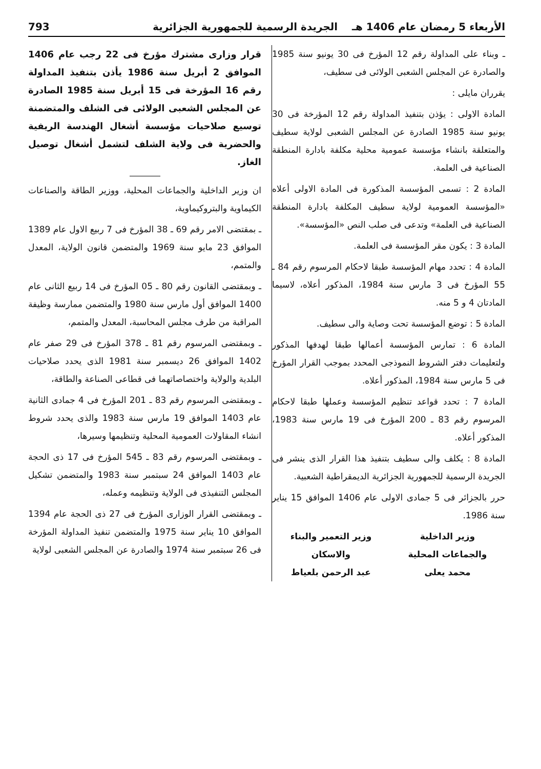الأربعاء 5 رمضان عام 1406 هـ الجريدة الرسمية للجمهورية الجزائرية 793
ـ وبناء على المداولة رقم 12 المؤرخ فى 30 يونيو سنة 1985 والصادرة عن المجلس الشعبى الولائى فى سطيف،
يقرران مايلى :
المادة الاولى : يؤذن بتنفيذ المداولة رقم 12 المؤرخة فى 30 يونيو سنة 1985 الصادرة عن المجلس الشعبى لولاية سطيف والمتعلقة بانشاء مؤسسة عمومية محلية مكلفة بادارة المنطقة الصناعية فى العلمة.
المادة 2 : تسمى المؤسسة المذكورة فى المادة الاولى أعلاه «المؤسسة العمومية لولاية سطيف المكلفة بادارة المنطقة الصناعية فى العلمة» وتدعى فى صلب النص «المؤسسة».
المادة 3 : يكون مقر المؤسسة فى العلمة.
المادة 4 : تحدد مهام المؤسسة طبقا لاحكام المرسوم رقم 84 ـ 55 المؤرخ فى 3 مارس سنة 1984، المذكور أعلاه، لاسيما المادتان 4 و 5 منه.
المادة 5 : توضع المؤسسة تحت وصاية والى سطيف.
المادة 6 : تمارس المؤسسة أعمالها طبقا لهدفها المذكور ولتعليمات دفتر الشروط النموذجى المحدد بموجب القرار المؤرخ فى 5 مارس سنة 1984، المذكور أعلاه.
المادة 7 : تحدد قواعد تنظيم المؤسسة وعملها طبقا لاحكام المرسوم رقم 83 ـ 200 المؤرخ فى 19 مارس سنة 1983، المذكور أعلاه.
المادة 8 : يكلف والى سطيف بتنفيذ هذا القرار الذى ينشر فى الجريدة الرسمية للجمهورية الجزائرية الديمقراطية الشعبية.
حرر بالجزائر فى 5 جمادى الاولى عام 1406 الموافق 15 يناير سنة 1986.
وزير الداخلية
والجماعات المحلية
محمد يعلى
وزير التعمير والبناء
والاسكان
عبد الرحمن بلعياط
قرار وزارى مشترك مؤرخ فى 22 رجب عام 1406 الموافق 2 أبريل سنة 1986 يأذن بتنفيذ المداولة رقم 16 المؤرخة فى 15 أبريل سنة 1985 الصادرة عن المجلس الشعبى الولائى فى الشلف والمتضمنة توسيع صلاحيات مؤسسة أشغال الهندسة الريفية والحضرية فى ولاية الشلف لتشمل أشغال توصيل الغاز.
ان وزير الداخلية والجماعات المحلية، ووزير الطاقة والصناعات الكيماوية والبتروكيماوية،
ـ بمقتضى الامر رقم 69 ـ 38 المؤرخ فى 7 ربيع الاول عام 1389 الموافق 23 مايو سنة 1969 والمتضمن قانون الولاية، المعدل والمتمم،
ـ وبمقتضى القانون رقم 80 ـ 05 المؤرخ فى 14 ربيع الثانى عام 1400 الموافق أول مارس سنة 1980 والمتضمن ممارسة وظيفة المراقبة من طرف مجلس المحاسبة، المعدل والمتمم،
ـ وبمقتضى المرسوم رقم 81 ـ 378 المؤرخ فى 29 صفر عام 1402 الموافق 26 ديسمبر سنة 1981 الذى يحدد صلاحيات البلدية والولاية واختصاصاتهما فى قطاعى الصناعة والطاقة،
ـ وبمقتضى المرسوم رقم 83 ـ 201 المؤرخ فى 4 جمادى الثانية عام 1403 الموافق 19 مارس سنة 1983 والذى يحدد شروط انشاء المقاولات العمومية المحلية وتنظيمها وسيرها،
ـ وبمقتضى المرسوم رقم 83 ـ 545 المؤرخ فى 17 ذى الحجة عام 1403 الموافق 24 سبتمبر سنة 1983 والمتضمن تشكيل المجلس التنفيذى فى الولاية وتنظيمه وعمله،
ـ وبمقتضى القرار الوزارى المؤرخ فى 27 ذى الحجة عام 1394 الموافق 10 يناير سنة 1975 والمتضمن تنفيذ المداولة المؤرخة فى 26 سبتمبر سنة 1974 والصادرة عن المجلس الشعبى لولاية